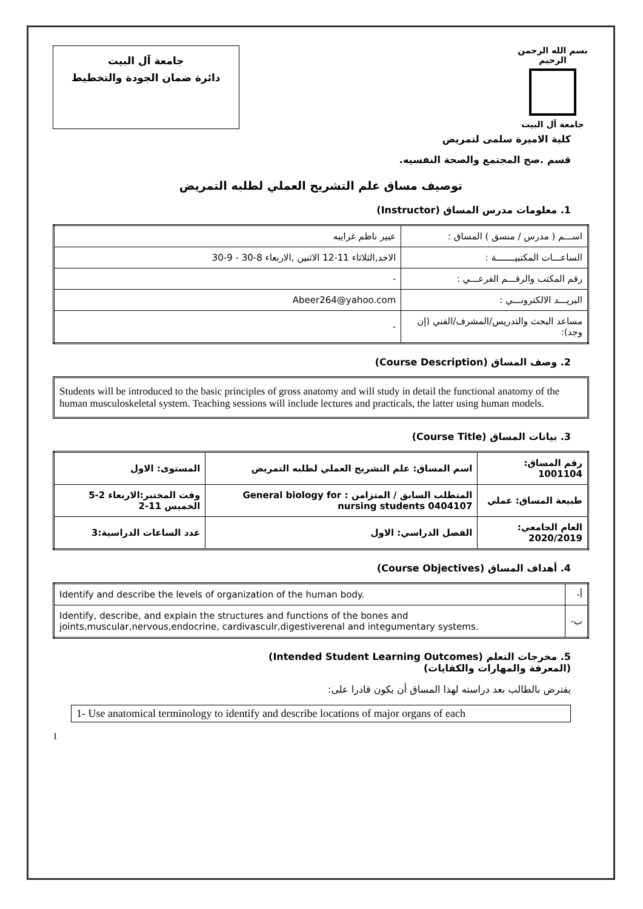بسم الله الرحمن الرحيم
جامعة آل البيت
جامعة آل البيت
دائرة ضمان الجودة والتخطيط
كلية الاميرة سلمى لتمريض
قسم .صح المجتمع والصحة النفسيه.
توصيف مساق علم التشريح العملي لطلبه التمريض
1. معلومات مدرس المساق (Instructor)
| اســـم ( مدرس / منسق ) المساق : | عبير ناظم غرايبه |
| الساعـــات المكتبيـــــــة : | الاحد,الثلاثاء 11-12 الاثنين ,الاربعاء 8-30 - 9-30 |
| رقم المكتب والرقـــم الفرعـــي : | - |
| البريـــد الالكترونـــي : | Abeer264@yahoo.com |
| مساعد البحث والتدريس/المشرف/الفني (إن وجد): | - |
2. وصف المساق (Course Description)
Students will be introduced to the basic principles of gross anatomy and will study in detail the functional anatomy of the human musculoskeletal system. Teaching sessions will include lectures and practicals, the latter using human models.
3. بيانات المساق (Course Title)
| رقم المساق: 1001104 | اسم المساق: علم التشريح العملي لطلبه التمريض | المستوى: الاول |
| طبيعة المساق: عملي | المتطلب السابق / المتزامن : General biology for nursing students 0404107 | وقت المختبر:الاربعاء 2-5 الخميس 11-2 |
| العام الجامعي: 2020/2019 | الفصل الدراسي: الاول | عدد الساعات الدراسية:3 |
4. أهداف المساق (Course Objectives)
| أ- | Identify and describe the levels of organization of the human body. |
| ب- | Identify, describe, and explain the structures and functions of the bones and joints,muscular,nervous,endocrine, cardivasculr,digestiverenal and integumentary systems. |
5. مخرجات التعلم (Intended Student Learning Outcomes)
(المعرفة والمهارات والكفايات)
يفترض بالطالب بعد دراسته لهذا المساق أن يكون قادرا على:
1- Use anatomical terminology to identify and describe locations of major organs of each
1